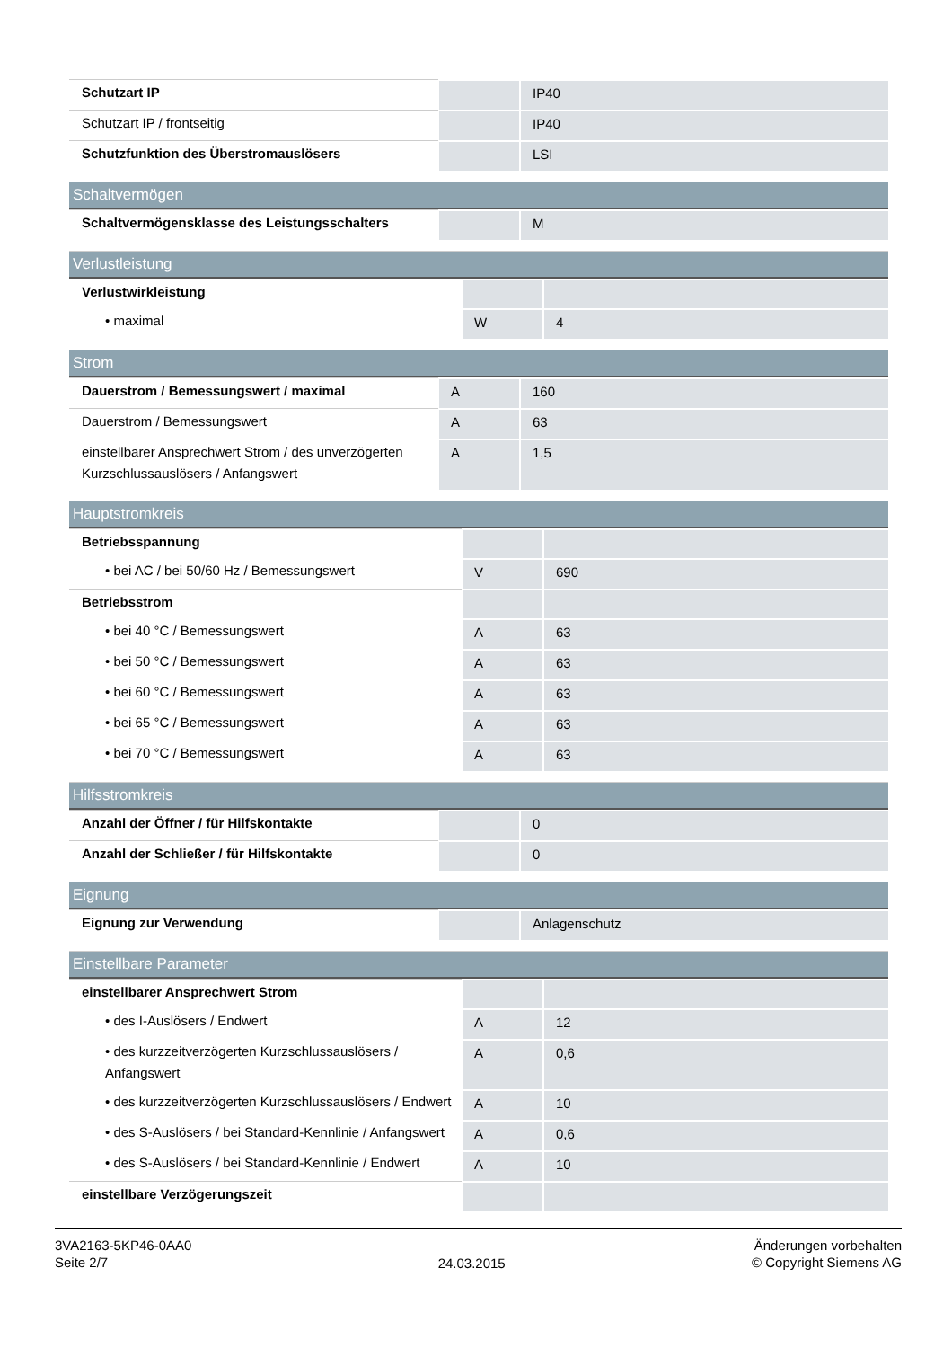| Schutzart IP | | IP40 |
| Schutzart IP / frontseitig | | IP40 |
| Schutzfunktion des Überstromauslösers | | LSI |
Schaltvermögen
| Schaltvermögensklasse des Leistungsschalters | | M |
Verlustleistung
| Verlustwirkleistung | | |
| • maximal | W | 4 |
Strom
| Dauerstrom / Bemessungswert / maximal | A | 160 |
| Dauerstrom / Bemessungswert | A | 63 |
| einstellbarer Ansprechwert Strom / des unverzögerten Kurzschlussauslösers / Anfangswert | A | 1,5 |
Hauptstromkreis
| Betriebsspannung | | |
| • bei AC / bei 50/60 Hz / Bemessungswert | V | 690 |
| Betriebsstrom | | |
| • bei 40 °C / Bemessungswert | A | 63 |
| • bei 50 °C / Bemessungswert | A | 63 |
| • bei 60 °C / Bemessungswert | A | 63 |
| • bei 65 °C / Bemessungswert | A | 63 |
| • bei 70 °C / Bemessungswert | A | 63 |
Hilfsstromkreis
| Anzahl der Öffner / für Hilfskontakte | | 0 |
| Anzahl der Schließer / für Hilfskontakte | | 0 |
Eignung
| Eignung zur Verwendung | | Anlagenschutz |
Einstellbare Parameter
| einstellbarer Ansprechwert Strom | | |
| • des I-Auslösers / Endwert | A | 12 |
| • des kurzzeitverzögerten Kurzschlussauslösers / Anfangswert | A | 0,6 |
| • des kurzzeitverzögerten Kurzschlussauslösers / Endwert | A | 10 |
| • des S-Auslösers / bei Standard-Kennlinie / Anfangswert | A | 0,6 |
| • des S-Auslösers / bei Standard-Kennlinie / Endwert | A | 10 |
| einstellbare Verzögerungszeit | | |
3VA2163-5KP46-0AA0
Seite 2/7
24.03.2015
Änderungen vorbehalten
© Copyright Siemens AG